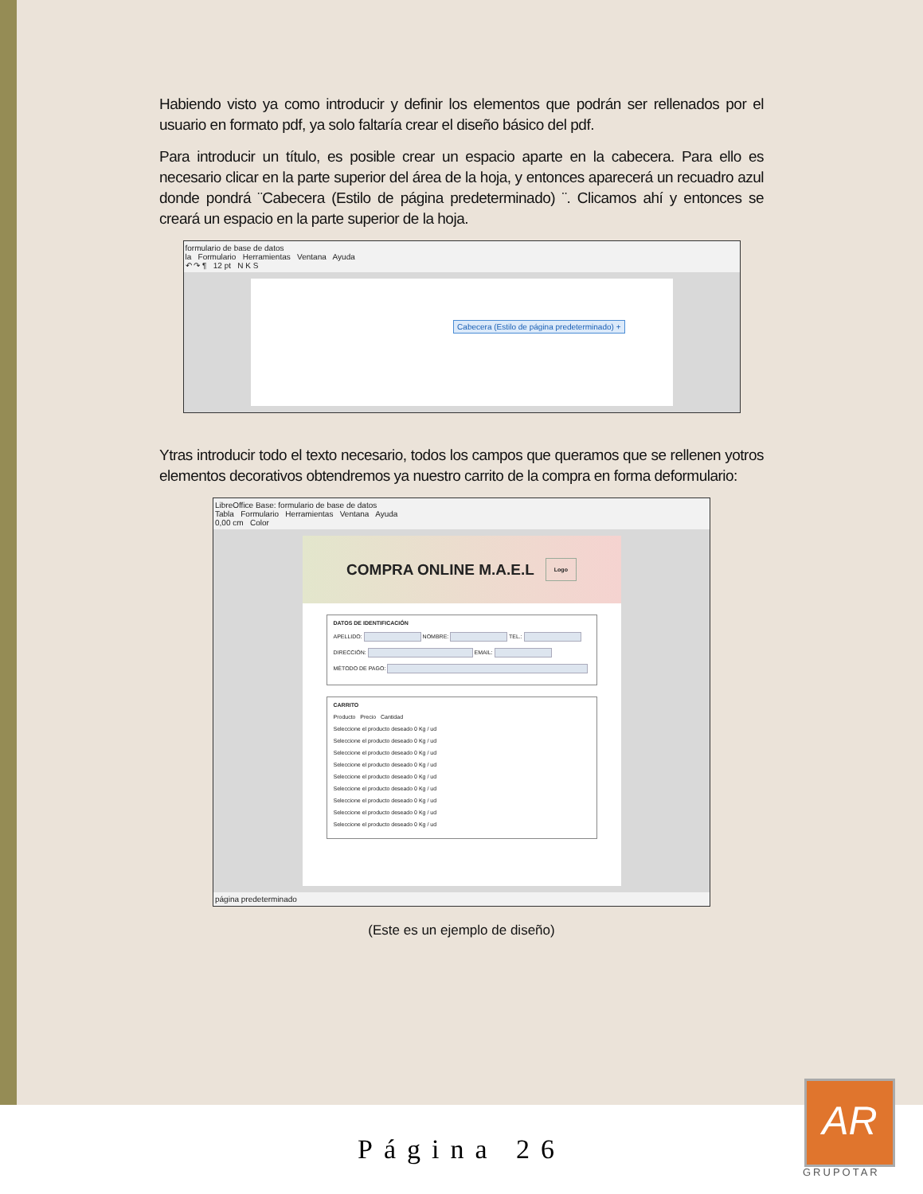Habiendo visto ya como introducir y definir los elementos que podrán ser rellenados por el usuario en formato pdf, ya solo faltaría crear el diseño básico del pdf.
Para introducir un título, es posible crear un espacio aparte en la cabecera. Para ello es necesario clicar en la parte superior del área de la hoja, y entonces aparecerá un recuadro azul donde pondrá ¨Cabecera (Estilo de página predeterminado) ¨. Clicamos ahí y entonces se creará un espacio en la parte superior de la hoja.
formulario de base de datos
la Formulario Herramientas Ventana Ayuda
↶ ↷ ¶ 12 pt N K S
Cabecera (Estilo de página predeterminado) +
Ytras introducir todo el texto necesario, todos los campos que queramos que se rellenen yotros elementos decorativos obtendremos ya nuestro carrito de la compra en forma deformulario:
LibreOffice Base: formulario de base de datos
Tabla Formulario Herramientas Ventana Ayuda
0,00 cm Color
COMPRA ONLINE M.A.E.L Logo
DATOS DE IDENTIFICACIÓN
APELLIDO: NOMBRE: TEL.:
DIRECCIÓN: EMAIL:
MÉTODO DE PAGO:
CARRITO
Producto Precio Cantidad
Seleccione el producto deseado 0 Kg / ud
Seleccione el producto deseado 0 Kg / ud
Seleccione el producto deseado 0 Kg / ud
Seleccione el producto deseado 0 Kg / ud
Seleccione el producto deseado 0 Kg / ud
Seleccione el producto deseado 0 Kg / ud
Seleccione el producto deseado 0 Kg / ud
Seleccione el producto deseado 0 Kg / ud
Seleccione el producto deseado 0 Kg / ud
página predeterminado
(Este es un ejemplo de diseño)
Página 26
AR
GRUPOTAR